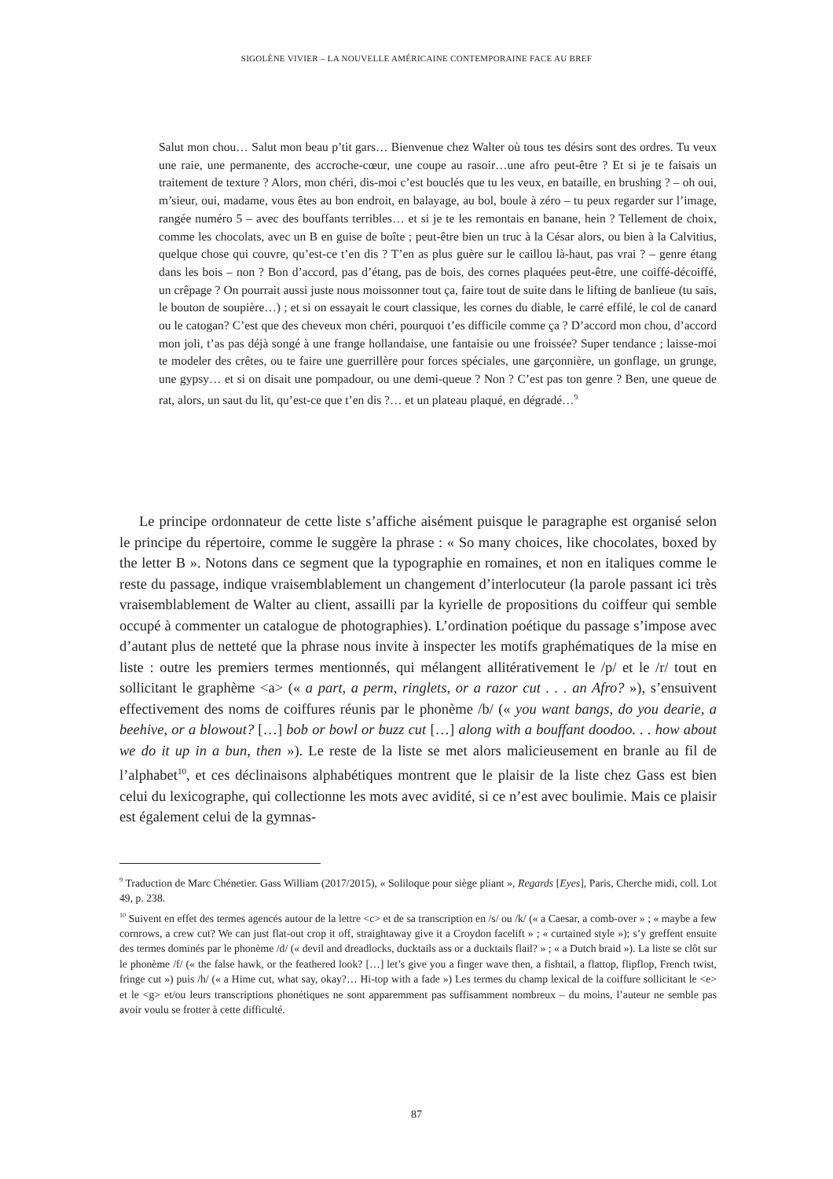SIGOLÈNE VIVIER – LA NOUVELLE AMÉRICAINE CONTEMPORAINE FACE AU BREF
Salut mon chou… Salut mon beau p’tit gars… Bienvenue chez Walter où tous tes désirs sont des ordres. Tu veux une raie, une permanente, des accroche-cœur, une coupe au rasoir…une afro peut-être ? Et si je te faisais un traitement de texture ? Alors, mon chéri, dis-moi c’est bouclés que tu les veux, en bataille, en brushing ? – oh oui, m’sieur, oui, madame, vous êtes au bon endroit, en balayage, au bol, boule à zéro – tu peux regarder sur l’image, rangée numéro 5 – avec des bouffants terribles… et si je te les remontais en banane, hein ? Tellement de choix, comme les chocolats, avec un B en guise de boîte ; peut-être bien un truc à la César alors, ou bien à la Calvitius, quelque chose qui couvre, qu’est-ce t’en dis ? T’en as plus guère sur le caillou là-haut, pas vrai ? – genre étang dans les bois – non ? Bon d’accord, pas d’étang, pas de bois, des cornes plaquées peut-être, une coiffé-décoiffé, un crêpage ? On pourrait aussi juste nous moissonner tout ça, faire tout de suite dans le lifting de banlieue (tu sais, le bouton de soupière…) ; et si on essayait le court classique, les cornes du diable, le carré effilé, le col de canard ou le catogan? C’est que des cheveux mon chéri, pourquoi t’es difficile comme ça ? D’accord mon chou, d’accord mon joli, t’as pas déjà songé à une frange hollandaise, une fantaisie ou une froissée? Super tendance ; laisse-moi te modeler des crêtes, ou te faire une guerrillère pour forces spéciales, une garçonnière, un gonflage, un grunge, une gypsy… et si on disait une pompadour, ou une demi-queue ? Non ? C’est pas ton genre ? Ben, une queue de rat, alors, un saut du lit, qu’est-ce que t’en dis ?… et un plateau plaqué, en dégradé…<sup>9</sup>
Le principe ordonnateur de cette liste s’affiche aisément puisque le paragraphe est organisé selon le principe du répertoire, comme le suggère la phrase : « So many choices, like chocolates, boxed by the letter B ». Notons dans ce segment que la typographie en romaines, et non en italiques comme le reste du passage, indique vraisemblablement un changement d’interlocuteur (la parole passant ici très vraisemblablement de Walter au client, assailli par la kyrielle de propositions du coiffeur qui semble occupé à commenter un catalogue de photographies). L’ordination poétique du passage s’impose avec d’autant plus de netteté que la phrase nous invite à inspecter les motifs graphématiques de la mise en liste : outre les premiers termes mentionnés, qui mélangent allitérativement le /p/ et le /r/ tout en sollicitant le graphème <a> (« a part, a perm, ringlets, or a razor cut . . . an Afro? »), s’ensuivent effectivement des noms de coiffures réunis par le phonème /b/ (« you want bangs, do you dearie, a beehive, or a blowout? […] bob or bowl or buzz cut […] along with a bouffant doodoo. . . how about we do it up in a bun, then »). Le reste de la liste se met alors malicieusement en branle au fil de l’alphabet<sup>10</sup>, et ces déclinaisons alphabétiques montrent que le plaisir de la liste chez Gass est bien celui du lexicographe, qui collectionne les mots avec avidité, si ce n’est avec boulimie. Mais ce plaisir est également celui de la gymnas-
<sup>9</sup> Traduction de Marc Chénetier. Gass William (2017/2015), « Soliloque pour siège pliant », Regards [Eyes], Paris, Cherche midi, coll. Lot 49, p. 238.
<sup>10</sup> Suivent en effet des termes agencés autour de la lettre <c> et de sa transcription en /s/ ou /k/ (« a Caesar, a comb-over » ; « maybe a few cornrows, a crew cut? We can just flat-out crop it off, straightaway give it a Croydon facelift » ; « curtained style »); s’y greffent ensuite des termes dominés par le phonème /d/ (« devil and dreadlocks, ducktails ass or a ducktails flail? » ; « a Dutch braid »). La liste se clôt sur le phonème /f/ (« the false hawk, or the feathered look? […] let’s give you a finger wave then, a fishtail, a flattop, flipflop, French twist, fringe cut ») puis /h/ (« a Hime cut, what say, okay?… Hi-top with a fade ») Les termes du champ lexical de la coiffure sollicitant le <e> et le <g> et/ou leurs transcriptions phonétiques ne sont apparemment pas suffisamment nombreux – du moins, l’auteur ne semble pas avoir voulu se frotter à cette difficulté.
87